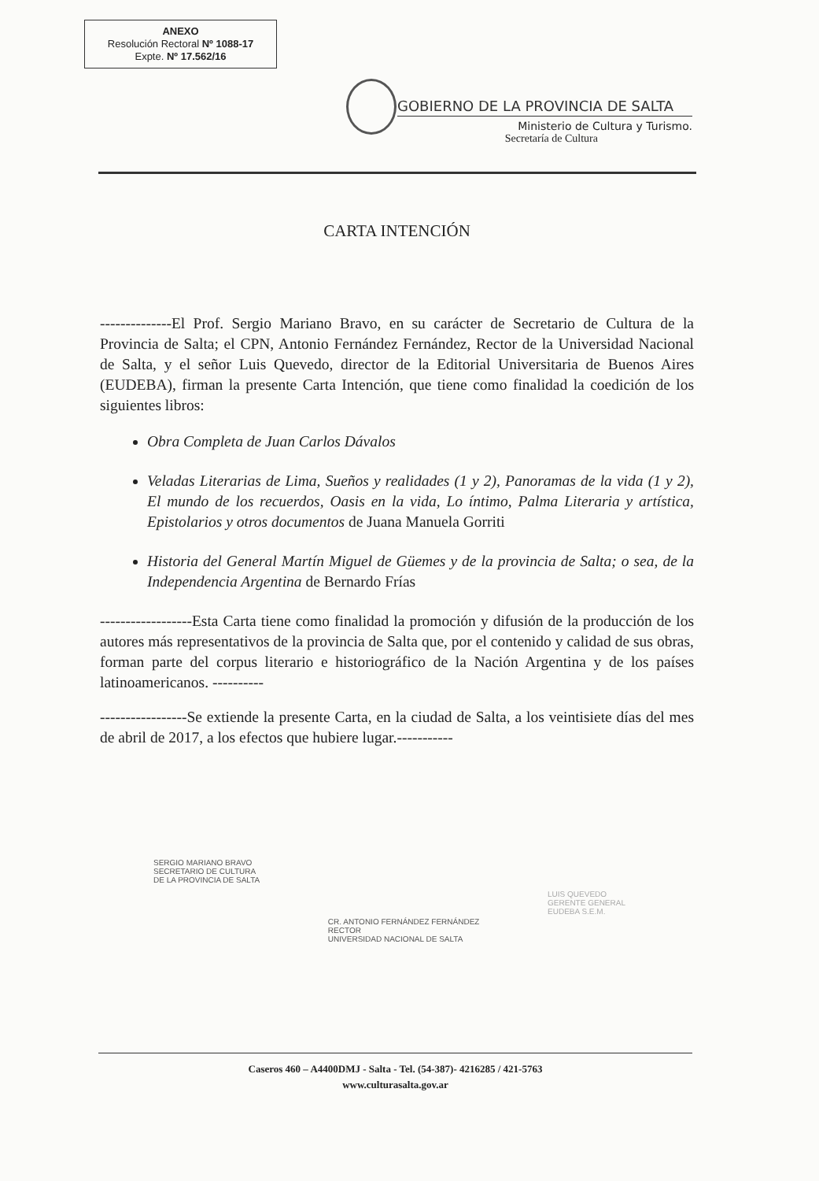ANEXO
Resolución Rectoral Nº 1088-17
Expte. Nº 17.562/16
GOBIERNO DE LA PROVINCIA DE SALTA
Ministerio de Cultura y Turismo.
Secretaría de Cultura
CARTA INTENCIÓN
--------------El Prof. Sergio Mariano Bravo, en su carácter de Secretario de Cultura de la Provincia de Salta; el CPN, Antonio Fernández Fernández, Rector de la Universidad Nacional de Salta, y el señor Luis Quevedo, director de la Editorial Universitaria de Buenos Aires (EUDEBA), firman la presente Carta Intención, que tiene como finalidad la coedición de los siguientes libros:
Obra Completa de Juan Carlos Dávalos
Veladas Literarias de Lima, Sueños y realidades (1 y 2), Panoramas de la vida (1 y 2), El mundo de los recuerdos, Oasis en la vida, Lo íntimo, Palma Literaria y artística, Epistolarios y otros documentos de Juana Manuela Gorriti
Historia del General Martín Miguel de Güemes y de la provincia de Salta; o sea, de la Independencia Argentina de Bernardo Frías
------------------Esta Carta tiene como finalidad la promoción y difusión de la producción de los autores más representativos de la provincia de Salta que, por el contenido y calidad de sus obras, forman parte del corpus literario e historiográfico de la Nación Argentina y de los países latinoamericanos. ----------
-----------------Se extiende la presente Carta, en la ciudad de Salta, a los veintisiete días del mes de abril de 2017, a los efectos que hubiere lugar.-----------
SERGIO MARIANO BRAVO
SECRETARIO DE CULTURA
DE LA PROVINCIA DE SALTA
CR. ANTONIO FERNÁNDEZ FERNÁNDEZ
RECTOR
UNIVERSIDAD NACIONAL DE SALTA
LUIS QUEVEDO
GERENTE GENERAL
EUDEBA S.E.M.
Caseros 460 – A4400DMJ - Salta - Tel. (54-387)- 4216285 / 421-5763
www.culturasalta.gov.ar